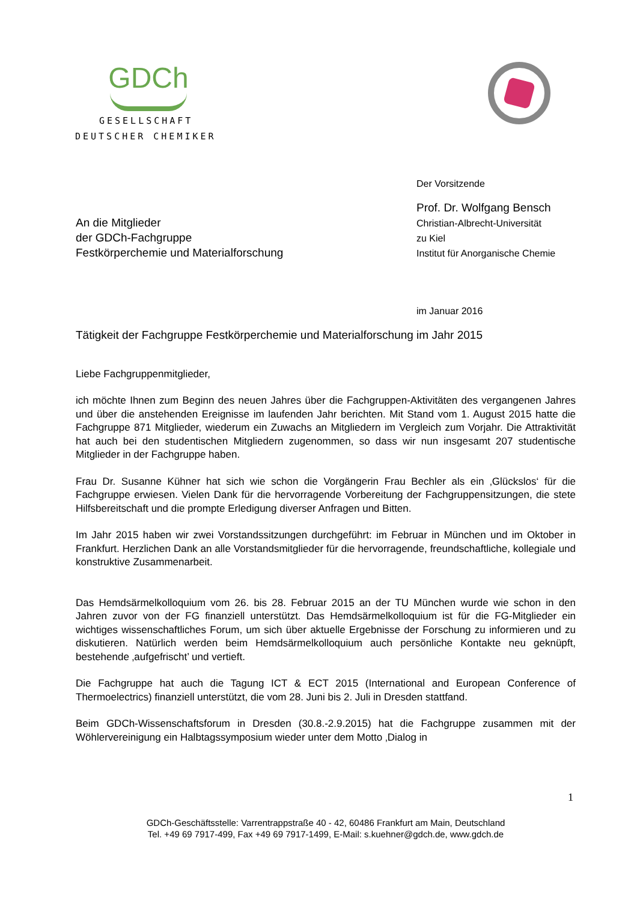GDCh
GESELLSCHAFT
DEUTSCHER CHEMIKER
Der Vorsitzende
Prof. Dr. Wolfgang Bensch
Christian-Albrecht-Universität
zu Kiel
Institut für Anorganische Chemie
An die Mitglieder
der GDCh-Fachgruppe
Festkörperchemie und Materialforschung
im Januar 2016
Tätigkeit der Fachgruppe Festkörperchemie und Materialforschung im Jahr 2015
Liebe Fachgruppenmitglieder,
ich möchte Ihnen zum Beginn des neuen Jahres über die Fachgruppen-Aktivitäten des vergangenen Jahres und über die anstehenden Ereignisse im laufenden Jahr berichten. Mit Stand vom 1. August 2015 hatte die Fachgruppe 871 Mitglieder, wiederum ein Zuwachs an Mitgliedern im Vergleich zum Vorjahr. Die Attraktivität hat auch bei den studentischen Mitgliedern zugenommen, so dass wir nun insgesamt 207 studentische Mitglieder in der Fachgruppe haben.
Frau Dr. Susanne Kühner hat sich wie schon die Vorgängerin Frau Bechler als ein ‚Glückslos‘ für die Fachgruppe erwiesen. Vielen Dank für die hervorragende Vorbereitung der Fachgruppensitzungen, die stete Hilfsbereitschaft und die prompte Erledigung diverser Anfragen und Bitten.
Im Jahr 2015 haben wir zwei Vorstandssitzungen durchgeführt: im Februar in München und im Oktober in Frankfurt. Herzlichen Dank an alle Vorstandsmitglieder für die hervorragende, freundschaftliche, kollegiale und konstruktive Zusammenarbeit.
Das Hemdsärmelkolloquium vom 26. bis 28. Februar 2015 an der TU München wurde wie schon in den Jahren zuvor von der FG finanziell unterstützt. Das Hemdsärmelkolloquium ist für die FG-Mitglieder ein wichtiges wissenschaftliches Forum, um sich über aktuelle Ergebnisse der Forschung zu informieren und zu diskutieren. Natürlich werden beim Hemdsärmelkolloquium auch persönliche Kontakte neu geknüpft, bestehende ‚aufgefrischt’ und vertieft.
Die Fachgruppe hat auch die Tagung ICT & ECT 2015 (International and European Conference of Thermoelectrics) finanziell unterstützt, die vom 28. Juni bis 2. Juli in Dresden stattfand.
Beim GDCh-Wissenschaftsforum in Dresden (30.8.-2.9.2015) hat die Fachgruppe zusammen mit der Wöhlervereinigung ein Halbtagssymposium wieder unter dem Motto ‚Dialog in
1
GDCh-Geschäftsstelle: Varrentrappstraße 40 - 42, 60486 Frankfurt am Main, Deutschland
Tel. +49 69 7917-499, Fax +49 69 7917-1499, E-Mail: s.kuehner@gdch.de, www.gdch.de